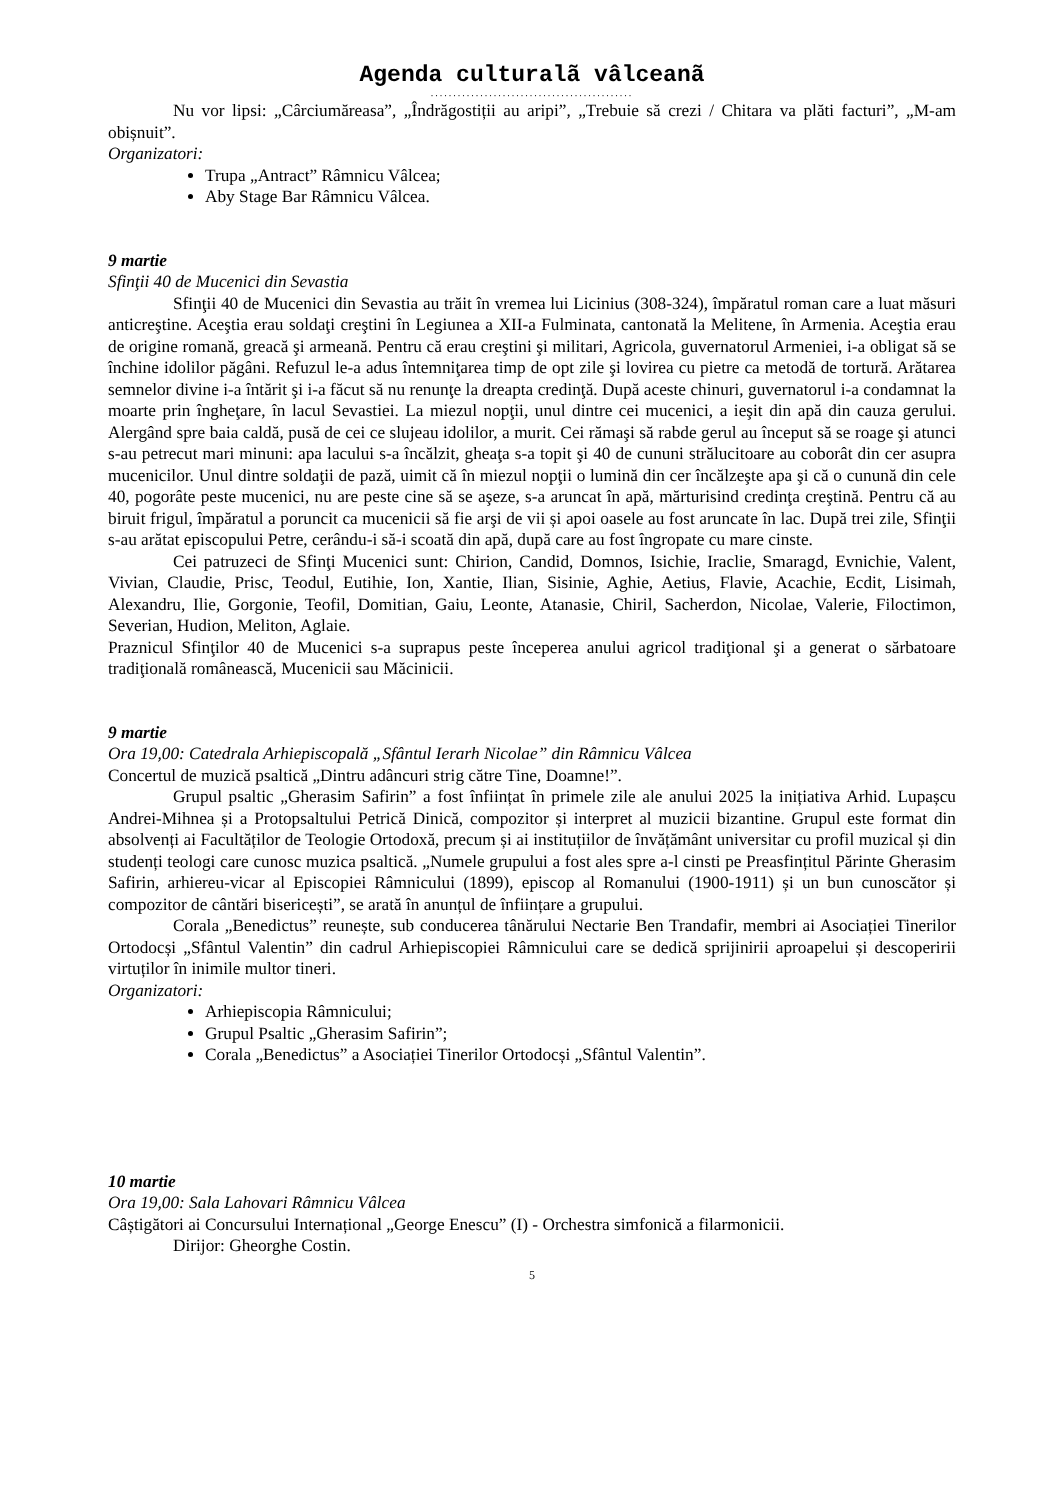Agenda culturalã vâlceanã
.............................................
Nu vor lipsi: „Cârciumăreasa”, „Îndrăgostiții au aripi”, „Trebuie să crezi / Chitara va plăti facturi”, „M-am obișnuit”.
Organizatori:
Trupa „Antract” Râmnicu Vâlcea;
Aby Stage Bar Râmnicu Vâlcea.
9 martie
Sfinţii 40 de Mucenici din Sevastia
Sfinţii 40 de Mucenici din Sevastia au trăit în vremea lui Licinius (308-324), împăratul roman care a luat măsuri anticreştine. Aceştia erau soldaţi creştini în Legiunea a XII-a Fulminata, cantonată la Melitene, în Armenia. Aceştia erau de origine romană, greacă şi armeană. Pentru că erau creştini şi militari, Agricola, guvernatorul Armeniei, i-a obligat să se închine idolilor păgâni. Refuzul le-a adus întemniţarea timp de opt zile şi lovirea cu pietre ca metodă de tortură. Arătarea semnelor divine i-a întărit şi i-a făcut să nu renunţe la dreapta credinţă. După aceste chinuri, guvernatorul i-a condamnat la moarte prin îngheţare, în lacul Sevastiei. La miezul nopţii, unul dintre cei mucenici, a ieşit din apă din cauza gerului. Alergând spre baia caldă, pusă de cei ce slujeau idolilor, a murit. Cei rămaşi să rabde gerul au început să se roage şi atunci s-au petrecut mari minuni: apa lacului s-a încălzit, gheaţa s-a topit şi 40 de cununi strălucitoare au coborât din cer asupra mucenicilor. Unul dintre soldaţii de pază, uimit că în miezul nopţii o lumină din cer încălzeşte apa şi că o cunună din cele 40, pogorâte peste mucenici, nu are peste cine să se aşeze, s-a aruncat în apă, mărturisind credinţa creştină. Pentru că au biruit frigul, împăratul a poruncit ca mucenicii să fie arşi de vii și apoi oasele au fost aruncate în lac. După trei zile, Sfinţii s-au arătat episcopului Petre, cerându-i să-i scoată din apă, după care au fost îngropate cu mare cinste.
Cei patruzeci de Sfinţi Mucenici sunt: Chirion, Candid, Domnos, Isichie, Iraclie, Smaragd, Evnichie, Valent, Vivian, Claudie, Prisc, Teodul, Eutihie, Ion, Xantie, Ilian, Sisinie, Aghie, Aetius, Flavie, Acachie, Ecdit, Lisimah, Alexandru, Ilie, Gorgonie, Teofil, Domitian, Gaiu, Leonte, Atanasie, Chiril, Sacherdon, Nicolae, Valerie, Filoctimon, Severian, Hudion, Meliton, Aglaie.
Praznicul Sfinţilor 40 de Mucenici s-a suprapus peste începerea anului agricol tradiţional şi a generat o sărbatoare tradiţională românească, Mucenicii sau Măcinicii.
9 martie
Ora 19,00: Catedrala Arhiepiscopală „Sfântul Ierarh Nicolae” din Râmnicu Vâlcea
Concertul de muzică psaltică „Dintru adâncuri strig către Tine, Doamne!”.
Grupul psaltic „Gherasim Safirin” a fost înființat în primele zile ale anului 2025 la inițiativa Arhid. Lupașcu Andrei-Mihnea și a Protopsaltului Petrică Dinică, compozitor și interpret al muzicii bizantine. Grupul este format din absolvenți ai Facultăților de Teologie Ortodoxă, precum și ai instituțiilor de învățământ universitar cu profil muzical și din studenți teologi care cunosc muzica psaltică. „Numele grupului a fost ales spre a-l cinsti pe Preasfințitul Părinte Gherasim Safirin, arhiereu-vicar al Episcopiei Râmnicului (1899), episcop al Romanului (1900-1911) și un bun cunoscător și compozitor de cântări bisericești”, se arată în anunțul de înființare a grupului.
Corala „Benedictus” reunește, sub conducerea tânărului Nectarie Ben Trandafir, membri ai Asociației Tinerilor Ortodocși „Sfântul Valentin” din cadrul Arhiepiscopiei Râmnicului care se dedică sprijinirii aproapelui și descoperirii virtuților în inimile multor tineri.
Organizatori:
Arhiepiscopia Râmnicului;
Grupul Psaltic „Gherasim Safirin”;
Corala „Benedictus” a Asociației Tinerilor Ortodocși „Sfântul Valentin”.
10 martie
Ora 19,00: Sala Lahovari Râmnicu Vâlcea
Câștigători ai Concursului Internațional „George Enescu” (I) - Orchestra simfonică a filarmonicii.
Dirijor: Gheorghe Costin.
5